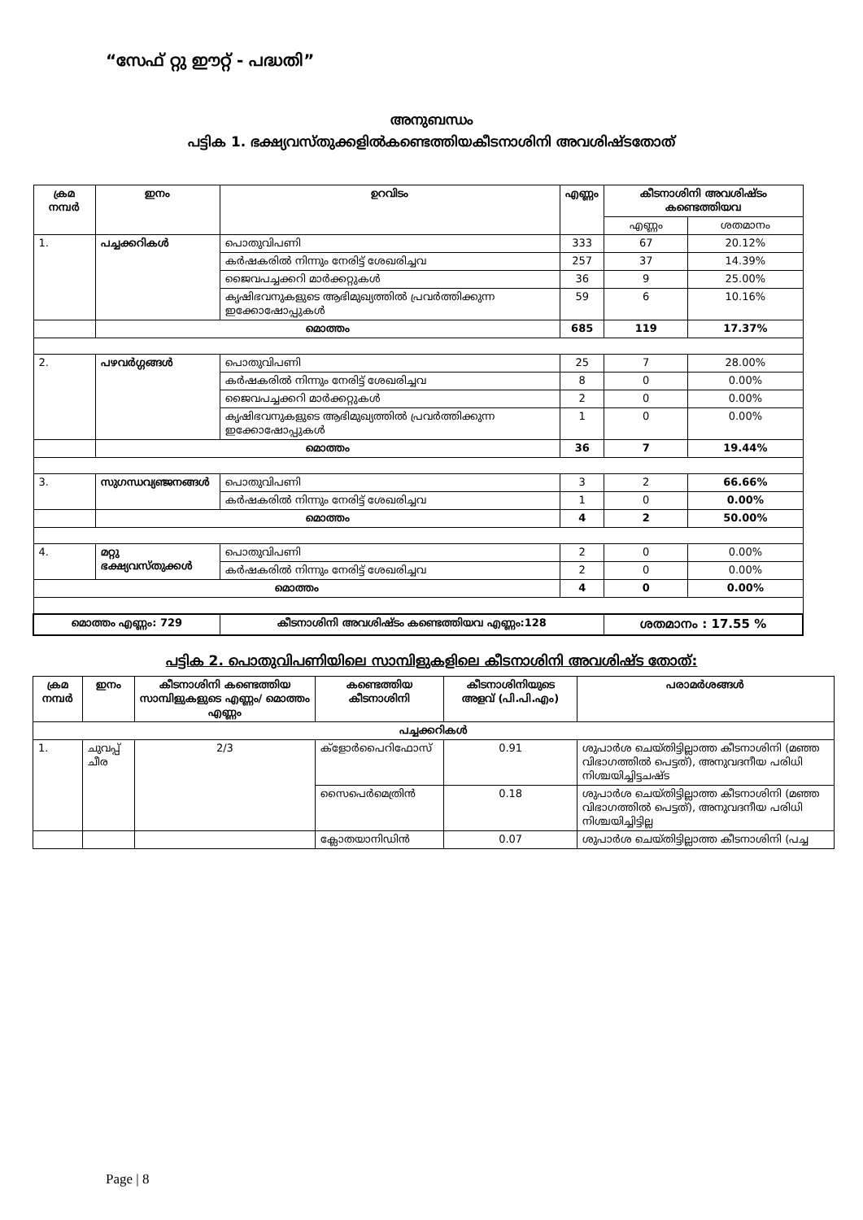“സേഫ് റ്റു ഈറ്റ് - പദ്ധതി”
അനുബന്ധം
പട്ടിക 1. ഭക്ഷ്യവസ്തുക്കളിൽകണ്ടെത്തിയകീടനാശിനി അവശിഷ്ടതോത്
| ക്രമ നമ്പർ | ഇനം | ഉറവിടം | | എണ്ണം | കീടനാശിനി അവശിഷ്ടം കണ്ടെത്തിയവ | |
| --- | --- | --- | --- | --- | --- | --- |
| | | | | | എണ്ണം | ശതമാനം |
| 1. | പച്ചക്കറികൾ | പൊതുവിപണി | | 333 | 67 | 20.12% |
| | | കർഷകരിൽ നിന്നും നേരിട്ട് ശേഖരിച്ചവ | | 257 | 37 | 14.39% |
| | | ജൈവപച്ചക്കറി മാർക്കറ്റുകൾ | | 36 | 9 | 25.00% |
| | | കൃഷിഭവനുകളുടെ ആഭിമുഖ്യത്തിൽ പ്രവർത്തിക്കുന്ന ഇക്കോഷോപ്പുകൾ | | 59 | 6 | 10.16% |
| | മൊത്തം | | | 685 | 119 | 17.37% |
| 2. | പഴവർഗ്ഗങ്ങൾ | പൊതുവിപണി | | 25 | 7 | 28.00% |
| | | കർഷകരിൽ നിന്നും നേരിട്ട് ശേഖരിച്ചവ | | 8 | 0 | 0.00% |
| | | ജൈവപച്ചക്കറി മാർക്കറ്റുകൾ | | 2 | 0 | 0.00% |
| | | കൃഷിഭവനുകളുടെ ആഭിമുഖ്യത്തിൽ പ്രവർത്തിക്കുന്ന ഇക്കോഷോപ്പുകൾ | | 1 | 0 | 0.00% |
| | മൊത്തം | | | 36 | 7 | 19.44% |
| 3. | സുഗന്ധവ്യഞ്ജനങ്ങൾ | | പൊതുവിപണി | 3 | 2 | 66.66% |
| | | | കർഷകരിൽ നിന്നും നേരിട്ട് ശേഖരിച്ചവ | 1 | 0 | 0.00% |
| | മൊത്തം | | | 4 | 2 | 50.00% |
| 4. | മറ്റു ഭക്ഷ്യവസ്തുക്കൾ | | പൊതുവിപണി | 2 | 0 | 0.00% |
| | | | കർഷകരിൽ നിന്നും നേരിട്ട് ശേഖരിച്ചവ | 2 | 0 | 0.00% |
| മൊത്തം | | | | 4 | 0 | 0.00% |
| മൊത്തം എണ്ണം: 729 | | കീടനാശിനി അവശിഷ്ടം കണ്ടെത്തിയവ എണ്ണം:128 | | | ശതമാനം : 17.55 % | |
പട്ടിക 2. പൊതുവിപണിയിലെ സാമ്പിളുകളിലെ കീടനാശിനി അവശിഷ്ട തോത്:
| ക്രമ നമ്പർ | ഇനം | കീടനാശിനി കണ്ടെത്തിയ സാമ്പിളുകളുടെ എണ്ണം/ മൊത്തം എണ്ണം | കണ്ടെത്തിയ കീടനാശിനി | കീടനാശിനിയുടെ അളവ് (പി.പി.എം) | പരാമർശങ്ങൾ |
| --- | --- | --- | --- | --- | --- |
| പച്ചക്കറികൾ | | | | | |
| 1. | ചുവപ്പ് ചീര | 2/3 | ക്ളോർപൈറിഫോസ് | 0.91 | ശുപാർശ ചെയ്തിട്ടില്ലാത്ത കീടനാശിനി (മഞ്ഞ വിഭാഗത്തിൽ പെട്ടത്), അനുവദനീയ പരിധി നിശ്ചയിച്ചിട്ടചഷ്ട |
| | | | സൈപെർമെത്രിൻ | 0.18 | ശുപാർശ ചെയ്തിട്ടില്ലാത്ത കീടനാശിനി (മഞ്ഞ വിഭാഗത്തിൽ പെട്ടത്), അനുവദനീയ പരിധി നിശ്ചയിച്ചിട്ടില്ല |
| | | | ക്ലോതയാനിഡിൻ | 0.07 | ശുപാർശ ചെയ്തിട്ടില്ലാത്ത കീടനാശിനി (പച്ച |
Page | 8